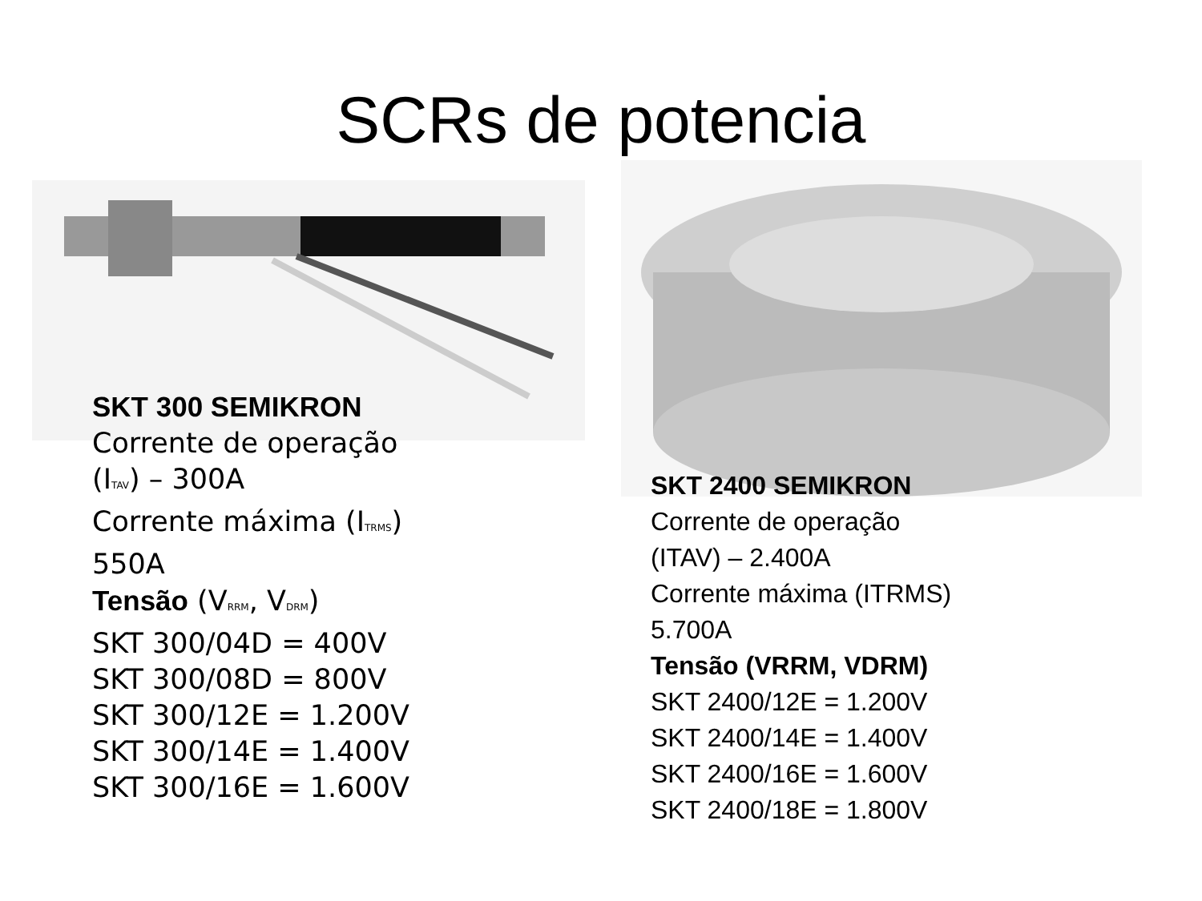SCRs de potencia
SKT 300 SEMIKRON
Corrente de operação
(I<sub>TAV</sub>) – 300A
Corrente máxima (I<sub>TRMS</sub>)
550A
Tensão (V<sub>RRM</sub>, V<sub>DRM</sub>)
SKT 300/04D = 400V
SKT 300/08D = 800V
SKT 300/12E = 1.200V
SKT 300/14E = 1.400V
SKT 300/16E = 1.600V
SKT 2400 SEMIKRON
Corrente de operação
(ITAV) – 2.400A
Corrente máxima (ITRMS)
5.700A
Tensão (VRRM, VDRM)
SKT 2400/12E = 1.200V
SKT 2400/14E = 1.400V
SKT 2400/16E = 1.600V
SKT 2400/18E = 1.800V